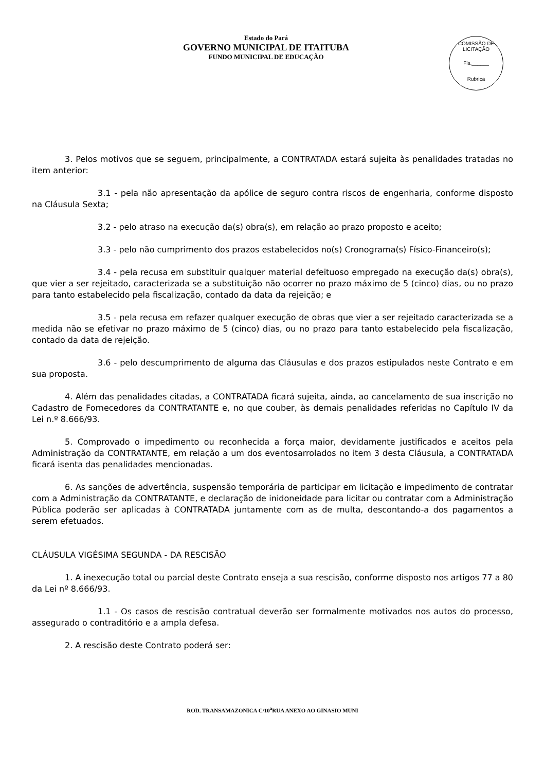Estado do Pará
GOVERNO MUNICIPAL DE ITAITUBA
FUNDO MUNICIPAL DE EDUCAÇÃO
COMISSÃO DE LICITAÇÃO
Fls.______
Rubrica
3. Pelos motivos que se seguem, principalmente, a CONTRATADA estará sujeita às penalidades tratadas no item anterior:
3.1 - pela não apresentação da apólice de seguro contra riscos de engenharia, conforme disposto na Cláusula Sexta;
3.2 - pelo atraso na execução da(s) obra(s), em relação ao prazo proposto e aceito;
3.3 - pelo não cumprimento dos prazos estabelecidos no(s) Cronograma(s) Físico-Financeiro(s);
3.4 - pela recusa em substituir qualquer material defeituoso empregado na execução da(s) obra(s), que vier a ser rejeitado, caracterizada se a substituição não ocorrer no prazo máximo de 5 (cinco) dias, ou no prazo para tanto estabelecido pela fiscalização, contado da data da rejeição; e
3.5 - pela recusa em refazer qualquer execução de obras que vier a ser rejeitado caracterizada se a medida não se efetivar no prazo máximo de 5 (cinco) dias, ou no prazo para tanto estabelecido pela fiscalização, contado da data de rejeição.
3.6 - pelo descumprimento de alguma das Cláusulas e dos prazos estipulados neste Contrato e em sua proposta.
4. Além das penalidades citadas, a CONTRATADA ficará sujeita, ainda, ao cancelamento de sua inscrição no Cadastro de Fornecedores da CONTRATANTE e, no que couber, às demais penalidades referidas no Capítulo IV da Lei n.º 8.666/93.
5. Comprovado o impedimento ou reconhecida a força maior, devidamente justificados e aceitos pela Administração da CONTRATANTE, em relação a um dos eventosarrolados no item 3 desta Cláusula, a CONTRATADA ficará isenta das penalidades mencionadas.
6. As sanções de advertência, suspensão temporária de participar em licitação e impedimento de contratar com a Administração da CONTRATANTE, e declaração de inidoneidade para licitar ou contratar com a Administração Pública poderão ser aplicadas à CONTRATADA juntamente com as de multa, descontando-a dos pagamentos a serem efetuados.
CLÁUSULA VIGÉSIMA SEGUNDA - DA RESCISÃO
1. A inexecução total ou parcial deste Contrato enseja a sua rescisão, conforme disposto nos artigos 77 a 80 da Lei nº 8.666/93.
1.1 - Os casos de rescisão contratual deverão ser formalmente motivados nos autos do processo, assegurado o contraditório e a ampla defesa.
2. A rescisão deste Contrato poderá ser:
ROD. TRANSAMAZONICA C/10<sup>a</sup>RUA ANEXO AO GINASIO MUNI